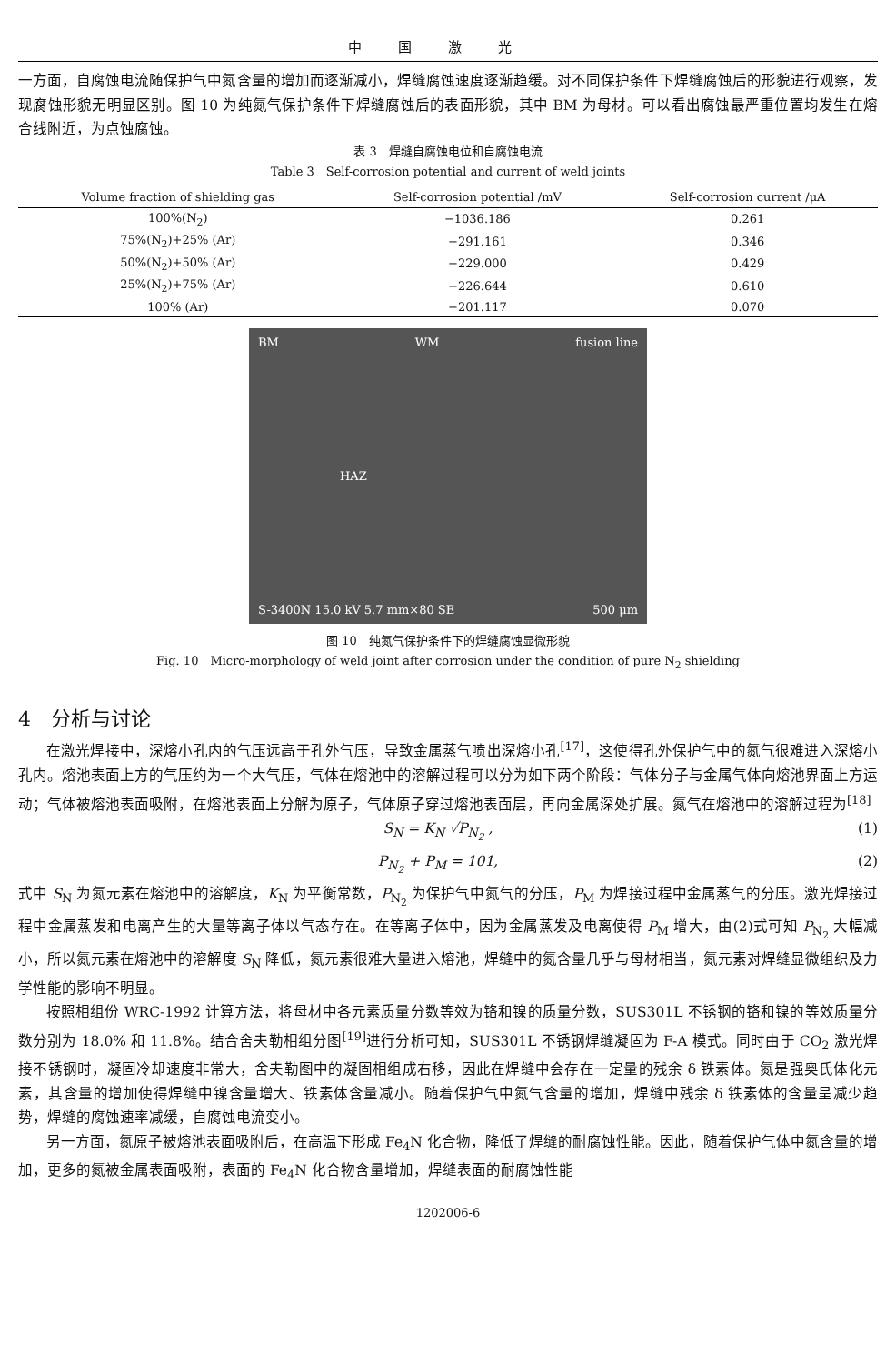中国激光
一方面，自腐蚀电流随保护气中氮含量的增加而逐渐减小，焊缝腐蚀速度逐渐趋缓。对不同保护条件下焊缝腐蚀后的形貌进行观察，发现腐蚀形貌无明显区别。图 10 为纯氮气保护条件下焊缝腐蚀后的表面形貌，其中 BM 为母材。可以看出腐蚀最严重位置均发生在熔合线附近，为点蚀腐蚀。
表 3　焊缝自腐蚀电位和自腐蚀电流
Table 3　Self-corrosion potential and current of weld joints
| Volume fraction of shielding gas | Self-corrosion potential /mV | Self-corrosion current /μA |
| --- | --- | --- |
| 100%(N<sub>2</sub>) | −1036.186 | 0.261 |
| 75%(N<sub>2</sub>)+25% (Ar) | −291.161 | 0.346 |
| 50%(N<sub>2</sub>)+50% (Ar) | −229.000 | 0.429 |
| 25%(N<sub>2</sub>)+75% (Ar) | −226.644 | 0.610 |
| 100% (Ar) | −201.117 | 0.070 |
BM WM fusion line
HAZ
S-3400N 15.0 kV 5.7 mm×80 SE 500 μm
图 10　纯氮气保护条件下的焊缝腐蚀显微形貌
Fig. 10　Micro-morphology of weld joint after corrosion under the condition of pure N<sub>2</sub> shielding
4　分析与讨论
在激光焊接中，深熔小孔内的气压远高于孔外气压，导致金属蒸气喷出深熔小孔<sup>[17]</sup>，这使得孔外保护气中的氮气很难进入深熔小孔内。熔池表面上方的气压约为一个大气压，气体在熔池中的溶解过程可以分为如下两个阶段：气体分子与金属气体向熔池界面上方运动；气体被熔池表面吸附，在熔池表面上分解为原子，气体原子穿过熔池表面层，再向金属深处扩展。氮气在熔池中的溶解过程为<sup>[18]</sup>
S<sub>N</sub> = K<sub>N</sub> √P<sub>N<sub>2</sub></sub> , (1)
P<sub>N<sub>2</sub></sub> + P<sub>M</sub> = 101, (2)
式中 S<sub>N</sub> 为氮元素在熔池中的溶解度，K<sub>N</sub> 为平衡常数，P<sub>N<sub>2</sub></sub> 为保护气中氮气的分压，P<sub>M</sub> 为焊接过程中金属蒸气的分压。激光焊接过程中金属蒸发和电离产生的大量等离子体以气态存在。在等离子体中，因为金属蒸发及电离使得 P<sub>M</sub> 增大，由(2)式可知 P<sub>N<sub>2</sub></sub> 大幅减小，所以氮元素在熔池中的溶解度 S<sub>N</sub> 降低，氮元素很难大量进入熔池，焊缝中的氮含量几乎与母材相当，氮元素对焊缝显微组织及力学性能的影响不明显。
按照相组份 WRC-1992 计算方法，将母材中各元素质量分数等效为铬和镍的质量分数，SUS301L 不锈钢的铬和镍的等效质量分数分别为 18.0% 和 11.8%。结合舍夫勒相组分图<sup>[19]</sup>进行分析可知，SUS301L 不锈钢焊缝凝固为 F-A 模式。同时由于 CO<sub>2</sub> 激光焊接不锈钢时，凝固冷却速度非常大，舍夫勒图中的凝固相组成右移，因此在焊缝中会存在一定量的残余 δ 铁素体。氮是强奥氏体化元素，其含量的增加使得焊缝中镍含量增大、铁素体含量减小。随着保护气中氮气含量的增加，焊缝中残余 δ 铁素体的含量呈减少趋势，焊缝的腐蚀速率减缓，自腐蚀电流变小。
另一方面，氮原子被熔池表面吸附后，在高温下形成 Fe<sub>4</sub>N 化合物，降低了焊缝的耐腐蚀性能。因此，随着保护气体中氮含量的增加，更多的氮被金属表面吸附，表面的 Fe<sub>4</sub>N 化合物含量增加，焊缝表面的耐腐蚀性能
1202006-6